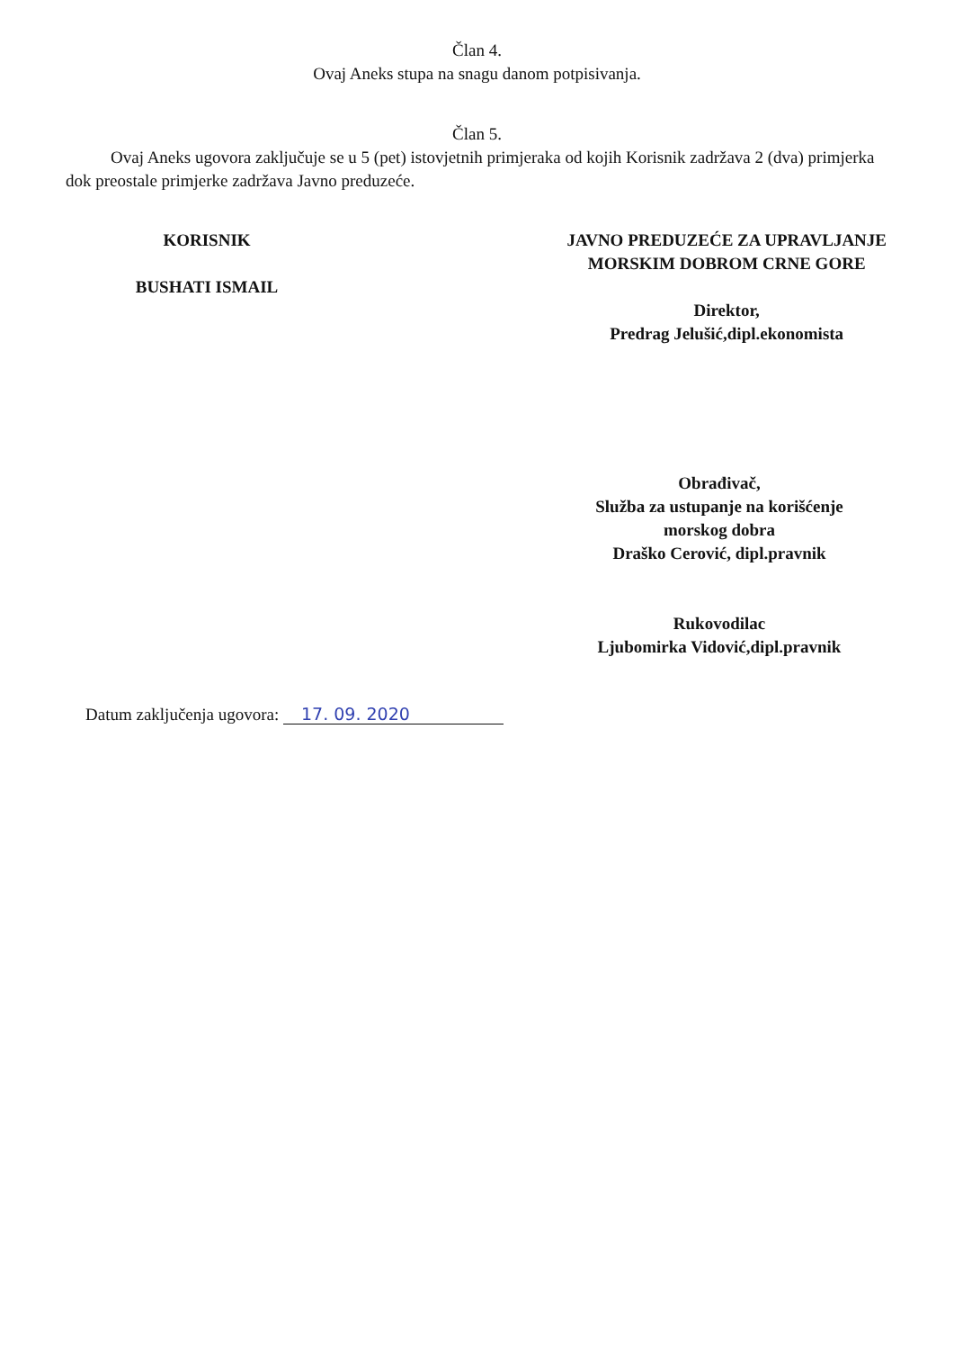Član 4.
Ovaj Aneks stupa na snagu danom potpisivanja.
Član 5.
Ovaj Aneks ugovora zaključuje se u 5 (pet) istovjetnih primjeraka od kojih Korisnik zadržava 2 (dva) primjerka dok preostale primjerke zadržava Javno preduzeće.
KORISNIK
BUSHATI ISMAIL
JAVNO PREDUZEĆE ZA UPRAVLJANJE
MORSKIM DOBROM CRNE GORE
Direktor,
Predrag Jelušić,dipl.ekonomista
Obrađivač,
Služba za ustupanje na korišćenje
morskog dobra
Draško Cerović, dipl.pravnik
Rukovodilac
Ljubomirka Vidović,dipl.pravnik
Datum zaključenja ugovora: 17. 09. 2020